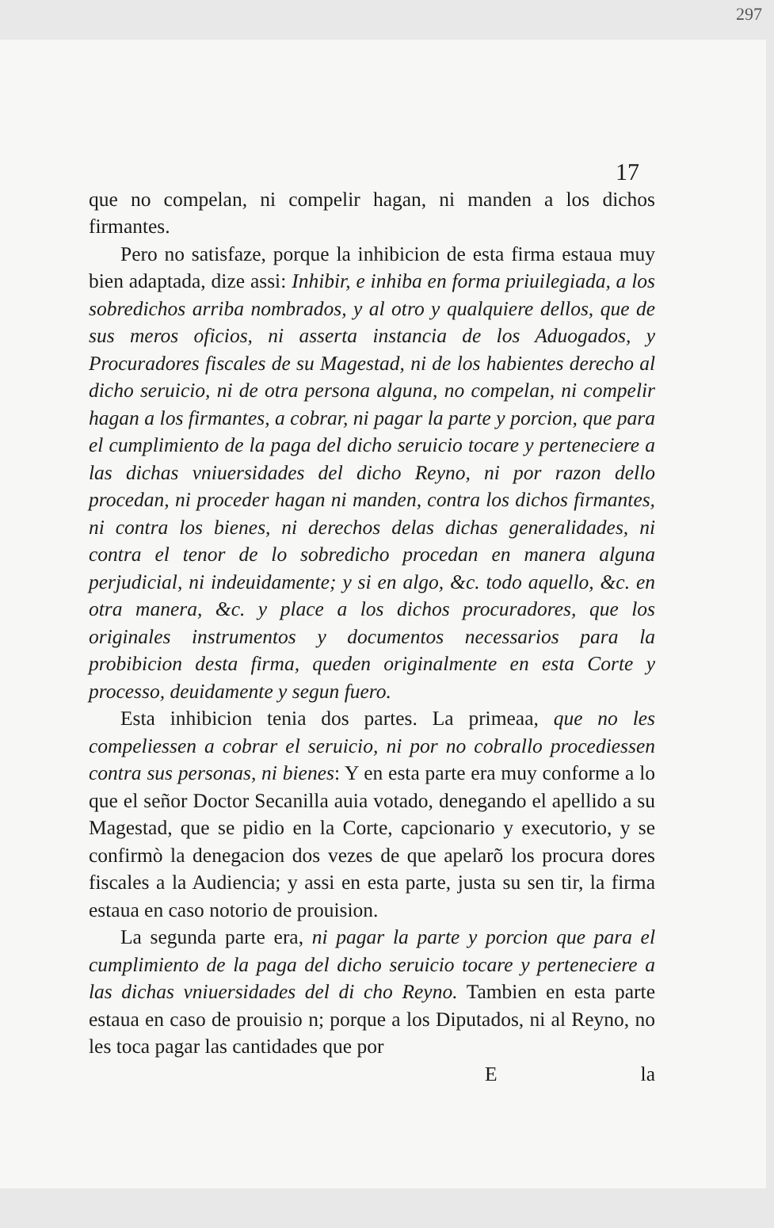297
17
que no compelan, ni compelir hagan, ni manden a los dichos firmantes.
Pero no satisfaze, porque la inhibicion de esta firma estaua muy bien adaptada, dize assi: Inhibir, e inhiba en forma priuilegiada, a los sobredichos arriba nombrados, y al otro y qualquiere dellos, que de sus meros oficios, ni asserta instancia de los Aduogados, y Procuradores fiscales de su Magestad, ni de los habientes derecho al dicho seruicio, ni de otra persona alguna, no compelan, ni compelir hagan a los firmantes, a cobrar, ni pagar la parte y porcion, que para el cumplimiento de la paga del dicho seruicio tocare y perteneciere a las dichas vniuersidades del dicho Reyno, ni por razon dello procedan, ni proceder hagan ni manden, contra los dichos firmantes, ni contra los bienes, ni derechos delas dichas generalidades, ni contra el tenor de lo sobredicho procedan en manera alguna perjudicial, ni indeuidamente; y si en algo, &c. todo aquello, &c. en otra manera, &c. y place a los dichos procuradores, que los originales instrumentos y documentos necessarios para la probibicion desta firma, queden originalmente en esta Corte y processo, deuidamente y segun fuero.
Esta inhibicion tenia dos partes. La primeaa, que no les compeliessen a cobrar el seruicio, ni por no cobrallo procediessen contra sus personas, ni bienes: Y en esta parte era muy conforme a lo que el señor Doctor Secanilla auia votado, denegando el apellido a su Magestad, que se pidio en la Corte, capcionario y executorio, y se confirmò la denegacion dos vezes de que apelarõ los procura dores fiscales a la Audiencia; y assi en esta parte, justa su sen tir, la firma estaua en caso notorio de prouision.
La segunda parte era, ni pagar la parte y porcion que para el cumplimiento de la paga del dicho seruicio tocare y perteneciere a las dichas vniuersidades del di cho Reyno. Tambien en esta parte estaua en caso de prouisio n; porque a los Diputados, ni al Reyno, no les toca pagar las cantidades que por
Ela